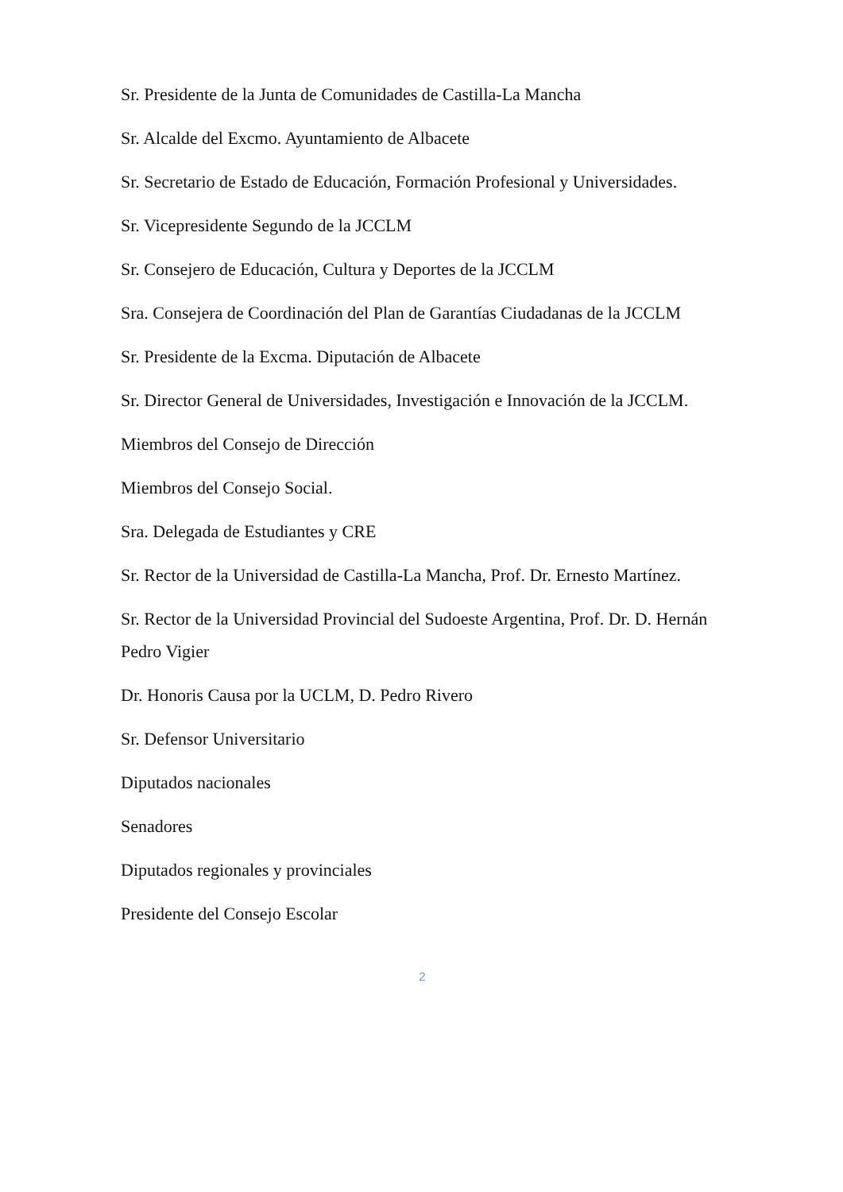Sr. Presidente de la Junta de Comunidades de Castilla-La Mancha
Sr. Alcalde del Excmo. Ayuntamiento de Albacete
Sr. Secretario de Estado de Educación, Formación Profesional y Universidades.
Sr. Vicepresidente Segundo de la JCCLM
Sr. Consejero de Educación, Cultura y Deportes de la JCCLM
Sra. Consejera de Coordinación del Plan de Garantías Ciudadanas de la JCCLM
Sr. Presidente de la Excma. Diputación de Albacete
Sr. Director General de Universidades, Investigación e Innovación de la JCCLM.
Miembros del Consejo de Dirección
Miembros del Consejo Social.
Sra. Delegada de Estudiantes y CRE
Sr. Rector de la Universidad de Castilla-La Mancha, Prof. Dr. Ernesto Martínez.
Sr. Rector de la Universidad Provincial del Sudoeste Argentina, Prof. Dr. D. Hernán Pedro Vigier
Dr. Honoris Causa por la UCLM, D. Pedro Rivero
Sr. Defensor Universitario
Diputados nacionales
Senadores
Diputados regionales y provinciales
Presidente del Consejo Escolar
2